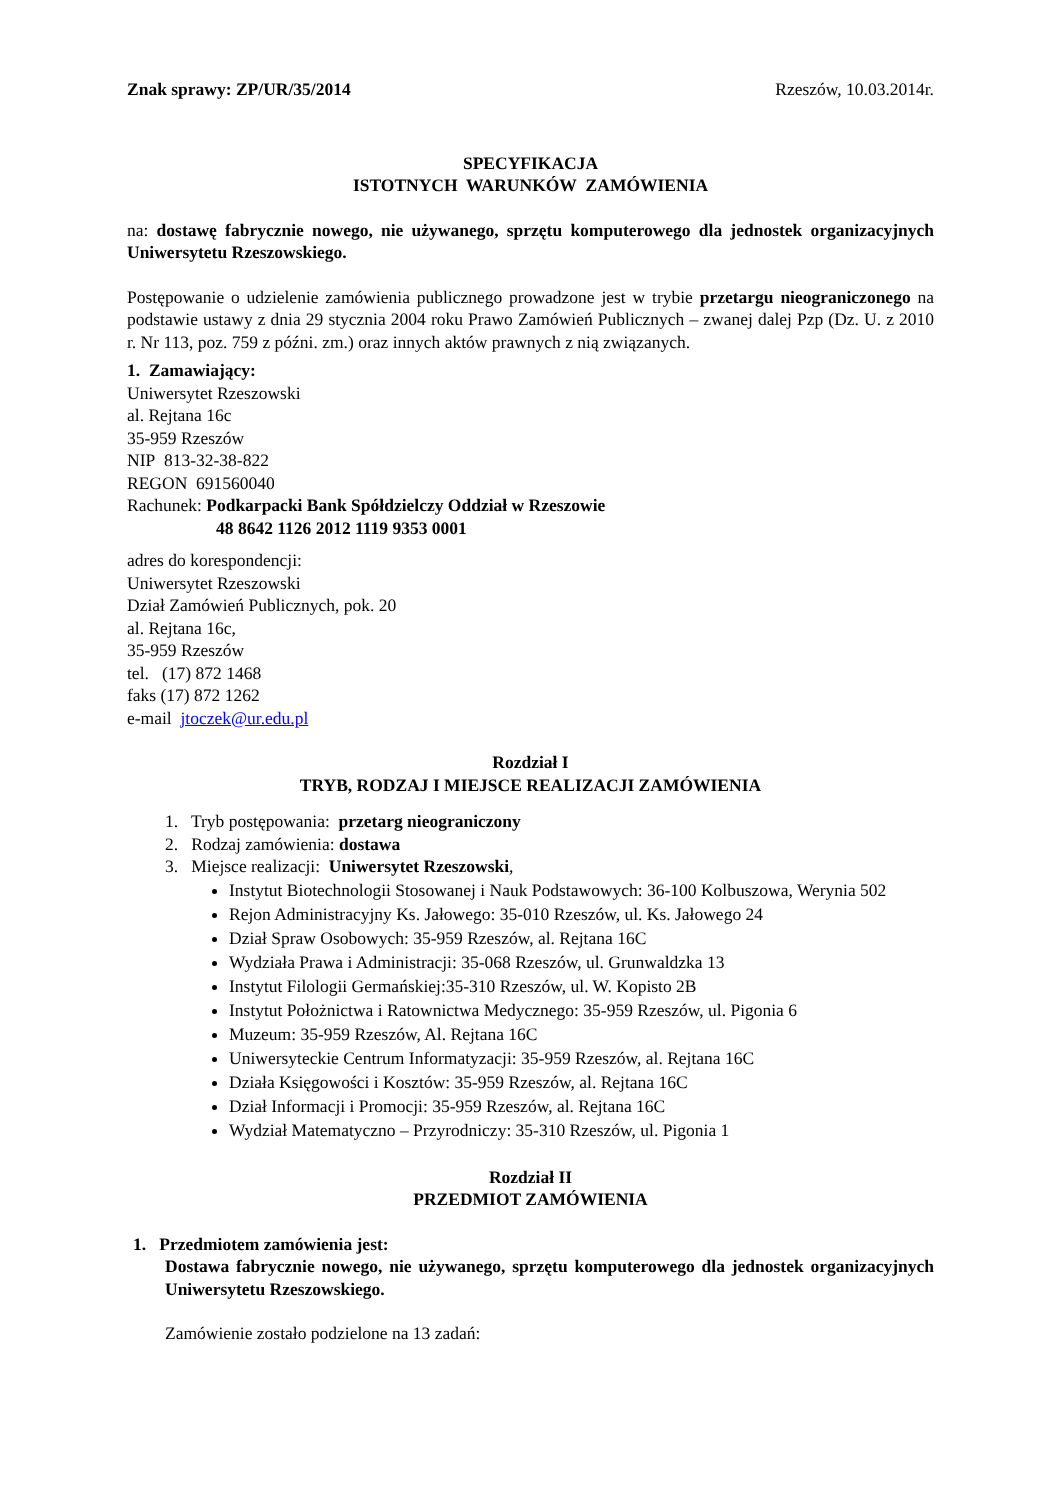Znak sprawy: ZP/UR/35/2014 Rzeszów, 10.03.2014r.
SPECYFIKACJA
ISTOTNYCH WARUNKÓW ZAMÓWIENIA
na: dostawę fabrycznie nowego, nie używanego, sprzętu komputerowego dla jednostek organizacyjnych Uniwersytetu Rzeszowskiego.
Postępowanie o udzielenie zamówienia publicznego prowadzone jest w trybie przetargu nieograniczonego na podstawie ustawy z dnia 29 stycznia 2004 roku Prawo Zamówień Publicznych – zwanej dalej Pzp (Dz. U. z 2010 r. Nr 113, poz. 759 z późni. zm.) oraz innych aktów prawnych z nią związanych.
1. Zamawiający:
Uniwersytet Rzeszowski
al. Rejtana 16c
35-959 Rzeszów
NIP 813-32-38-822
REGON 691560040
Rachunek: Podkarpacki Bank Spółdzielczy Oddział w Rzeszowie
48 8642 1126 2012 1119 9353 0001
adres do korespondencji:
Uniwersytet Rzeszowski
Dział Zamówień Publicznych, pok. 20
al. Rejtana 16c,
35-959 Rzeszów
tel. (17) 872 1468
faks (17) 872 1262
e-mail jtoczek@ur.edu.pl
Rozdział I
TRYB, RODZAJ I MIEJSCE REALIZACJI ZAMÓWIENIA
1. Tryb postępowania: przetarg nieograniczony
2. Rodzaj zamówienia: dostawa
3. Miejsce realizacji: Uniwersytet Rzeszowski,
Instytut Biotechnologii Stosowanej i Nauk Podstawowych: 36-100 Kolbuszowa, Werynia 502
Rejon Administracyjny Ks. Jałowego: 35-010 Rzeszów, ul. Ks. Jałowego 24
Dział Spraw Osobowych: 35-959 Rzeszów, al. Rejtana 16C
Wydziała Prawa i Administracji: 35-068 Rzeszów, ul. Grunwaldzka 13
Instytut Filologii Germańskiej:35-310 Rzeszów, ul. W. Kopisto 2B
Instytut Położnictwa i Ratownictwa Medycznego: 35-959 Rzeszów, ul. Pigonia 6
Muzeum: 35-959 Rzeszów, Al. Rejtana 16C
Uniwersyteckie Centrum Informatyzacji: 35-959 Rzeszów, al. Rejtana 16C
Działa Księgowości i Kosztów: 35-959 Rzeszów, al. Rejtana 16C
Dział Informacji i Promocji: 35-959 Rzeszów, al. Rejtana 16C
Wydział Matematyczno – Przyrodniczy: 35-310 Rzeszów, ul. Pigonia 1
Rozdział II
PRZEDMIOT ZAMÓWIENIA
1. Przedmiotem zamówienia jest:
Dostawa fabrycznie nowego, nie używanego, sprzętu komputerowego dla jednostek organizacyjnych Uniwersytetu Rzeszowskiego.
Zamówienie zostało podzielone na 13 zadań: